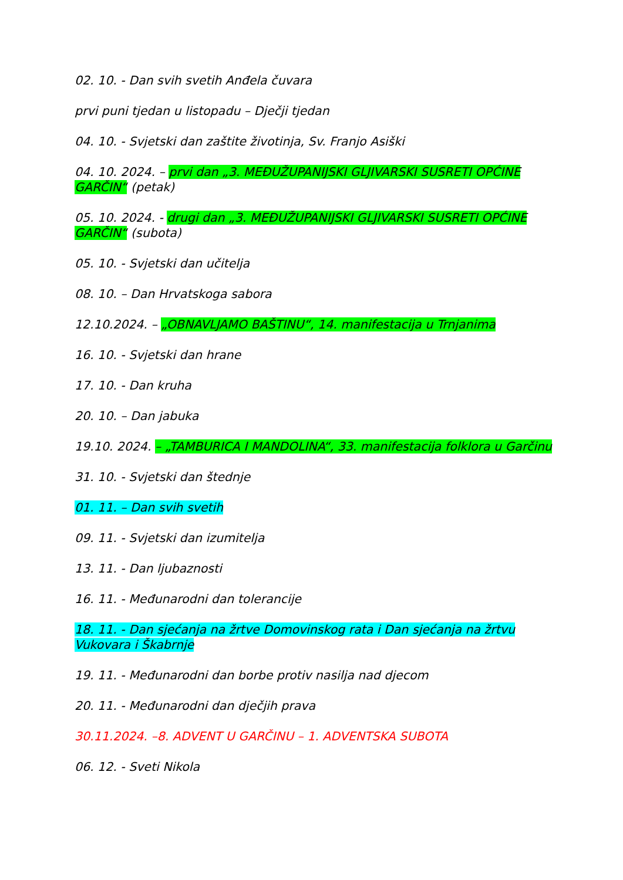02. 10. - Dan svih svetih Anđela čuvara
prvi puni tjedan u listopadu – Dječji tjedan
04. 10. - Svjetski dan zaštite životinja, Sv. Franjo Asiški
04. 10. 2024. – prvi dan „3. MEĐUŽUPANIJSKI GLJIVARSKI SUSRETI OPĆINE GARČIN“ (petak)
05. 10. 2024. - drugi dan „3. MEĐUŽUPANIJSKI GLJIVARSKI SUSRETI OPĆINE GARČIN“ (subota)
05. 10. - Svjetski dan učitelja
08. 10. – Dan Hrvatskoga sabora
12.10.2024. – „OBNAVLJAMO BAŠTINU“, 14. manifestacija u Trnjanima
16. 10. - Svjetski dan hrane
17. 10. - Dan kruha
20. 10. – Dan jabuka
19.10. 2024. – „TAMBURICA I MANDOLINA“, 33. manifestacija folklora u Garčinu
31. 10. - Svjetski dan štednje
01. 11. – Dan svih svetih
09. 11. - Svjetski dan izumitelja
13. 11. - Dan ljubaznosti
16. 11. - Međunarodni dan tolerancije
18. 11. - Dan sjećanja na žrtve Domovinskog rata i Dan sjećanja na žrtvu Vukovara i Škabrnje
19. 11. - Međunarodni dan borbe protiv nasilja nad djecom
20. 11. - Međunarodni dan dječjih prava
30.11.2024. –8. ADVENT U GARČINU – 1. ADVENTSKA SUBOTA
06. 12. - Sveti Nikola